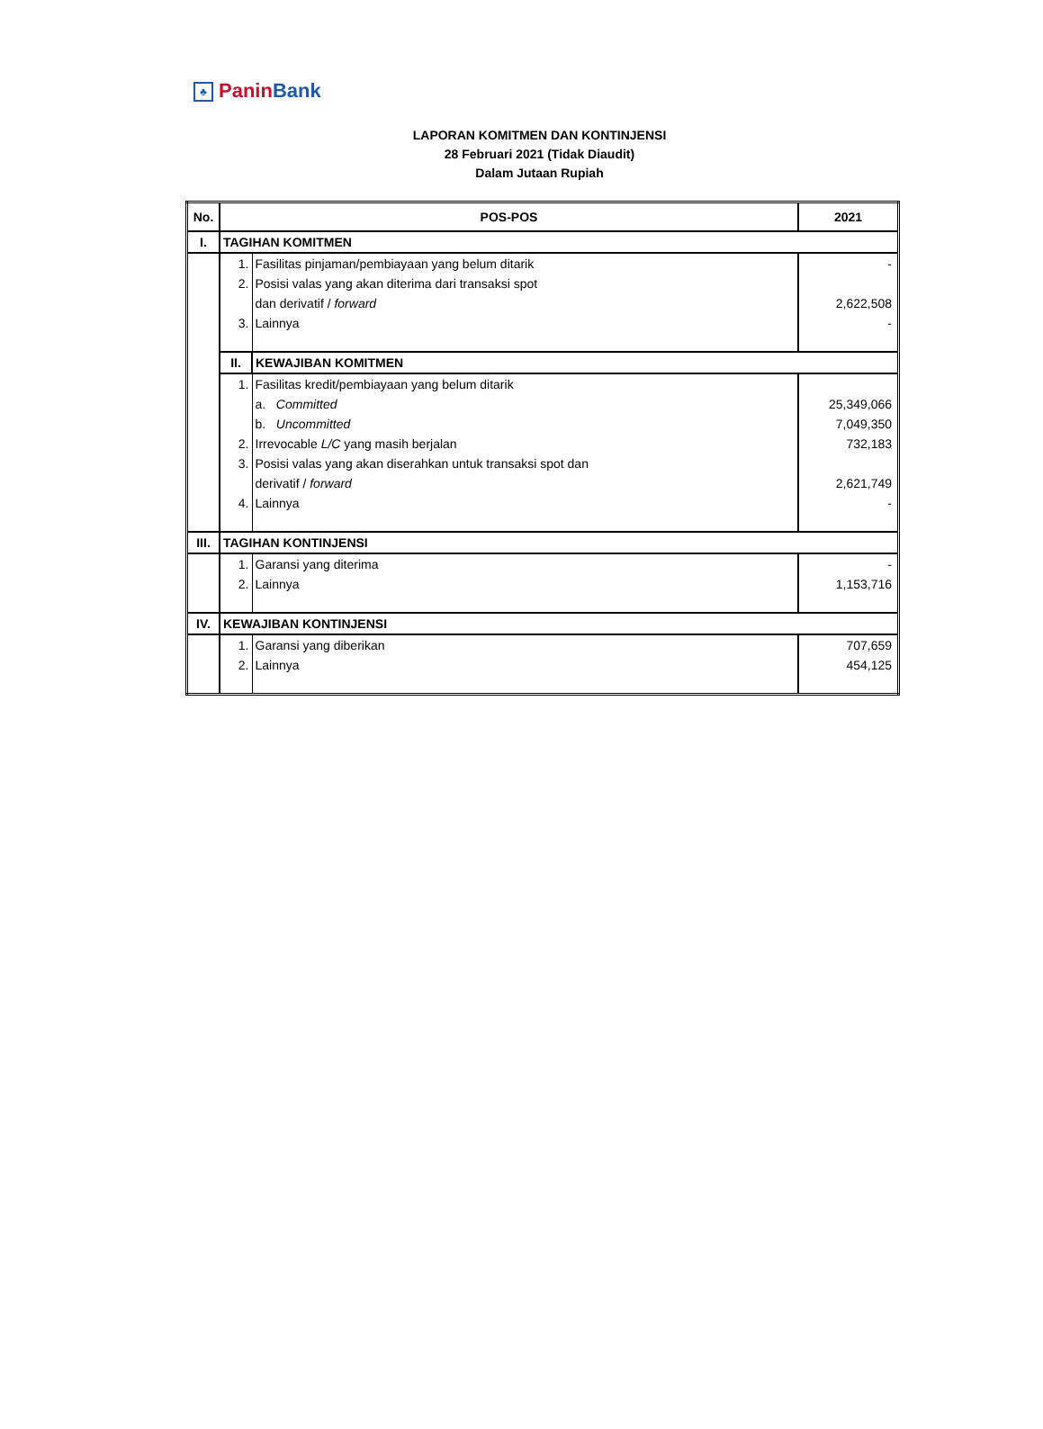♣ Panin Bank
LAPORAN KOMITMEN DAN KONTINJENSI
28 Februari 2021 (Tidak Diaudit)
Dalam Jutaan Rupiah
| No. | POS-POS | | 2021 |
| --- | --- | --- | --- |
| I. | TAGIHAN KOMITMEN | | |
| | 1. | Fasilitas pinjaman/pembiayaan yang belum ditarik | - |
| | 2. | Posisi valas yang akan diterima dari transaksi spot | |
| | | dan derivatif / forward | 2,622,508 |
| | 3. | Lainnya | - |
| | II. | KEWAJIBAN KOMITMEN | |
| | 1. | Fasilitas kredit/pembiayaan yang belum ditarik | |
| | | a. Committed | 25,349,066 |
| | | b. Uncommitted | 7,049,350 |
| | 2. | Irrevocable L/C yang masih berjalan | 732,183 |
| | 3. | Posisi valas yang akan diserahkan untuk transaksi spot dan | |
| | | derivatif / forward | 2,621,749 |
| | 4. | Lainnya | - |
| III. | TAGIHAN KONTINJENSI | | |
| | 1. | Garansi yang diterima | - |
| | 2. | Lainnya | 1,153,716 |
| IV. | KEWAJIBAN KONTINJENSI | | |
| | 1. | Garansi yang diberikan | 707,659 |
| | 2. | Lainnya | 454,125 |